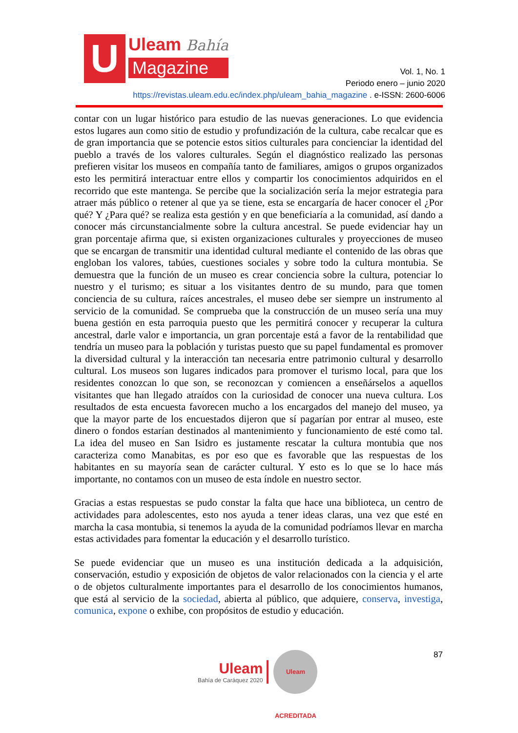U
Uleam Bahía
Magazine
Vol. 1, No. 1
Periodo enero – junio 2020
https://revistas.uleam.edu.ec/index.php/uleam_bahia_magazine . e-ISSN: 2600-6006
contar con un lugar histórico para estudio de las nuevas generaciones. Lo que evidencia estos lugares aun como sitio de estudio y profundización de la cultura, cabe recalcar que es de gran importancia que se potencie estos sitios culturales para concienciar la identidad del pueblo a través de los valores culturales. Según el diagnóstico realizado las personas prefieren visitar los museos en compañía tanto de familiares, amigos o grupos organizados esto les permitirá interactuar entre ellos y compartir los conocimientos adquiridos en el recorrido que este mantenga. Se percibe que la socialización sería la mejor estrategia para atraer más público o retener al que ya se tiene, esta se encargaría de hacer conocer el ¿Por qué? Y ¿Para qué? se realiza esta gestión y en que beneficiaría a la comunidad, así dando a conocer más circunstancialmente sobre la cultura ancestral. Se puede evidenciar hay un gran porcentaje afirma que, si existen organizaciones culturales y proyecciones de museo que se encargan de transmitir una identidad cultural mediante el contenido de las obras que engloban los valores, tabúes, cuestiones sociales y sobre todo la cultura montubia. Se demuestra que la función de un museo es crear conciencia sobre la cultura, potenciar lo nuestro y el turismo; es situar a los visitantes dentro de su mundo, para que tomen conciencia de su cultura, raíces ancestrales, el museo debe ser siempre un instrumento al servicio de la comunidad. Se comprueba que la construcción de un museo sería una muy buena gestión en esta parroquia puesto que les permitirá conocer y recuperar la cultura ancestral, darle valor e importancia, un gran porcentaje está a favor de la rentabilidad que tendría un museo para la población y turistas puesto que su papel fundamental es promover la diversidad cultural y la interacción tan necesaria entre patrimonio cultural y desarrollo cultural. Los museos son lugares indicados para promover el turismo local, para que los residentes conozcan lo que son, se reconozcan y comiencen a enseñárselos a aquellos visitantes que han llegado atraídos con la curiosidad de conocer una nueva cultura. Los resultados de esta encuesta favorecen mucho a los encargados del manejo del museo, ya que la mayor parte de los encuestados dijeron que sí pagarían por entrar al museo, este dinero o fondos estarían destinados al mantenimiento y funcionamiento de esté como tal. La idea del museo en San Isidro es justamente rescatar la cultura montubia que nos caracteriza como Manabitas, es por eso que es favorable que las respuestas de los habitantes en su mayoría sean de carácter cultural. Y esto es lo que se lo hace más importante, no contamos con un museo de esta índole en nuestro sector.
Gracias a estas respuestas se pudo constar la falta que hace una biblioteca, un centro de actividades para adolescentes, esto nos ayuda a tener ideas claras, una vez que esté en marcha la casa montubia, si tenemos la ayuda de la comunidad podríamos llevar en marcha estas actividades para fomentar la educación y el desarrollo turístico.
Se puede evidenciar que un museo es una institución dedicada a la adquisición, conservación, estudio y exposición de objetos de valor relacionados con la ciencia y el arte o de objetos culturalmente importantes para el desarrollo de los conocimientos humanos, que está al servicio de la sociedad, abierta al público, que adquiere, conserva, investiga, comunica, expone o exhibe, con propósitos de estudio y educación.
Uleam
Bahía de Caráquez 2020
Uleam ACREDITADA
87